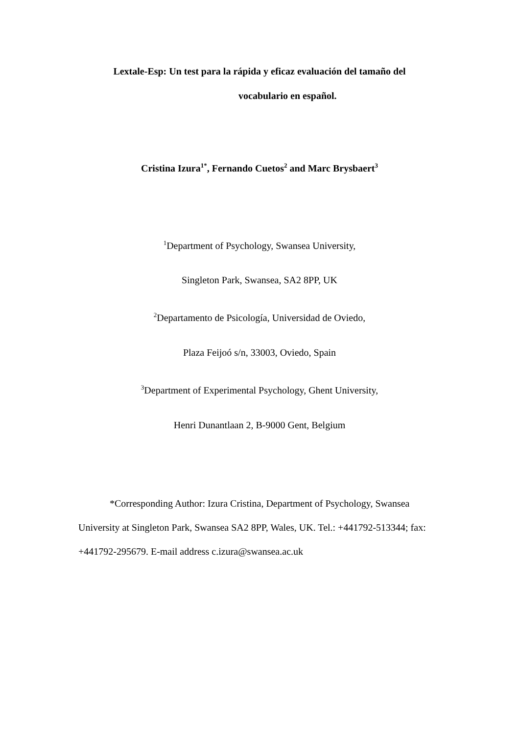Lextale-Esp: Un test para la rápida y eficaz evaluación del tamaño del
vocabulario en español.
Cristina Izura<sup>1*</sup>, Fernando Cuetos<sup>2</sup> and Marc Brysbaert<sup>3</sup>
<sup>1</sup> Department of Psychology, Swansea University,
Singleton Park, Swansea, SA2 8PP, UK
<sup>2</sup> Departamento de Psicología, Universidad de Oviedo,
Plaza Feijoó s/n, 33003, Oviedo, Spain
<sup>3</sup> Department of Experimental Psychology, Ghent University,
Henri Dunantlaan 2, B-9000 Gent, Belgium
*Corresponding Author: Izura Cristina, Department of Psychology, Swansea University at Singleton Park, Swansea SA2 8PP, Wales, UK. Tel.: +441792-513344; fax: +441792-295679. E-mail address c.izura@swansea.ac.uk